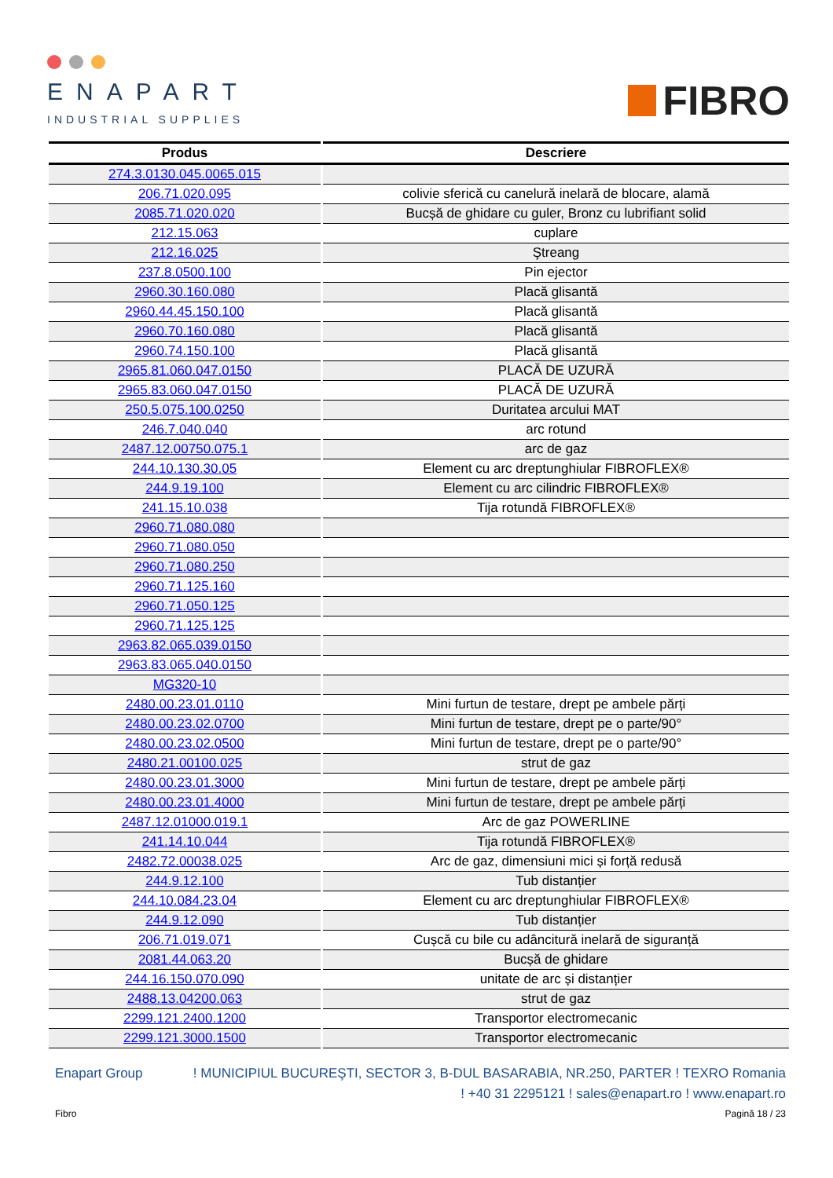ENAPART
INDUSTRIAL SUPPLIES
FIBRO
| Produs | Descriere |
| --- | --- |
| 274.3.0130.045.0065.015 | |
| 206.71.020.095 | colivie sferică cu canelură inelară de blocare, alamă |
| 2085.71.020.020 | Bucșă de ghidare cu guler, Bronz cu lubrifiant solid |
| 212.15.063 | cuplare |
| 212.16.025 | Ştreang |
| 237.8.0500.100 | Pin ejector |
| 2960.30.160.080 | Placă glisantă |
| 2960.44.45.150.100 | Placă glisantă |
| 2960.70.160.080 | Placă glisantă |
| 2960.74.150.100 | Placă glisantă |
| 2965.81.060.047.0150 | PLACĂ DE UZURĂ |
| 2965.83.060.047.0150 | PLACĂ DE UZURĂ |
| 250.5.075.100.0250 | Duritatea arcului MAT |
| 246.7.040.040 | arc rotund |
| 2487.12.00750.075.1 | arc de gaz |
| 244.10.130.30.05 | Element cu arc dreptunghiular FIBROFLEX® |
| 244.9.19.100 | Element cu arc cilindric FIBROFLEX® |
| 241.15.10.038 | Tija rotundă FIBROFLEX® |
| 2960.71.080.080 | |
| 2960.71.080.050 | |
| 2960.71.080.250 | |
| 2960.71.125.160 | |
| 2960.71.050.125 | |
| 2960.71.125.125 | |
| 2963.82.065.039.0150 | |
| 2963.83.065.040.0150 | |
| MG320-10 | |
| 2480.00.23.01.0110 | Mini furtun de testare, drept pe ambele părți |
| 2480.00.23.02.0700 | Mini furtun de testare, drept pe o parte/90° |
| 2480.00.23.02.0500 | Mini furtun de testare, drept pe o parte/90° |
| 2480.21.00100.025 | strut de gaz |
| 2480.00.23.01.3000 | Mini furtun de testare, drept pe ambele părți |
| 2480.00.23.01.4000 | Mini furtun de testare, drept pe ambele părți |
| 2487.12.01000.019.1 | Arc de gaz POWERLINE |
| 241.14.10.044 | Tija rotundă FIBROFLEX® |
| 2482.72.00038.025 | Arc de gaz, dimensiuni mici și forță redusă |
| 244.9.12.100 | Tub distanțier |
| 244.10.084.23.04 | Element cu arc dreptunghiular FIBROFLEX® |
| 244.9.12.090 | Tub distanțier |
| 206.71.019.071 | Cușcă cu bile cu adâncitură inelară de siguranță |
| 2081.44.063.20 | Bucșă de ghidare |
| 244.16.150.070.090 | unitate de arc și distanțier |
| 2488.13.04200.063 | strut de gaz |
| 2299.121.2400.1200 | Transportor electromecanic |
| 2299.121.3000.1500 | Transportor electromecanic |
Enapart Group! MUNICIPIUL BUCUREŞTI, SECTOR 3, B-DUL BASARABIA, NR.250, PARTER ! TEXRO Romania
! +40 31 2295121 ! sales@enapart.ro ! www.enapart.ro
Fibro Pagină 18 / 23